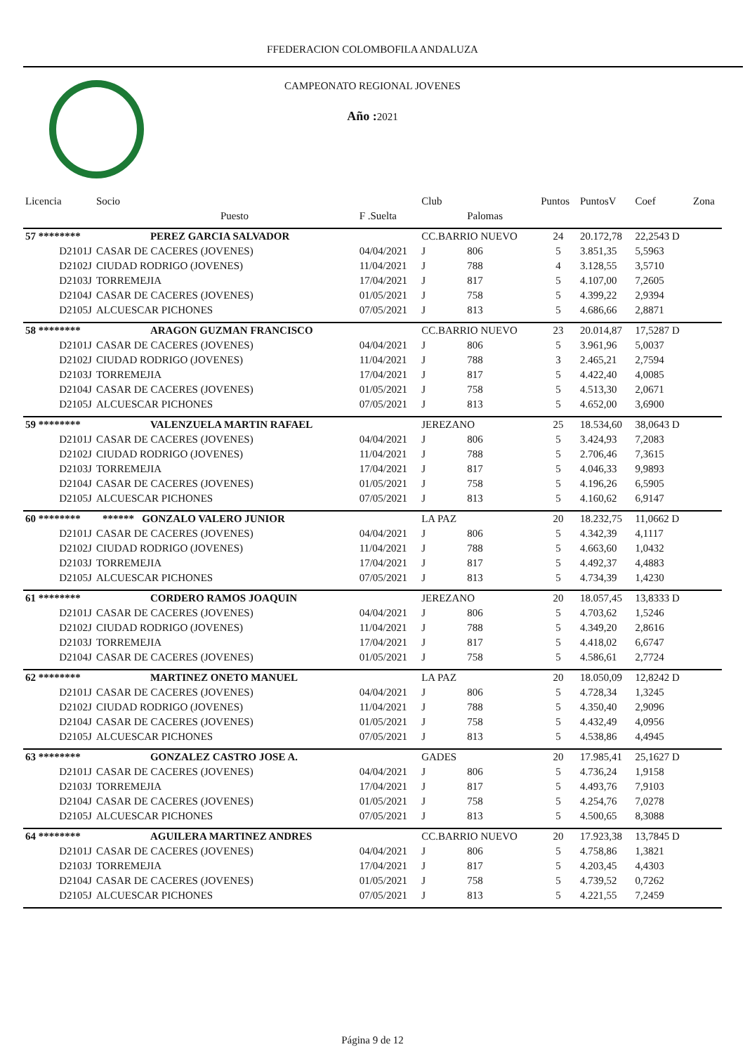FFEDERACION COLOMBOFILA ANDALUZA
CAMPEONATO REGIONAL JOVENES
Año : 2021
| Licencia | Socio | | Club | | Puntos | PuntosV | Coef | Zona |
| --- | --- | --- | --- | --- | --- | --- | --- | --- |
| | Puesto | F .Suelta | | Palomas | | | | |
| 57 ******** | PEREZ GARCIA SALVADOR | | CC.BARRIO NUEVO | | 24 | 20.172,78 | 22,2543 D | |
| D2101J | CASAR DE CACERES (JOVENES) | 04/04/2021 | J | 806 | 5 | 3.851,35 | 5,5963 | |
| D2102J | CIUDAD RODRIGO (JOVENES) | 11/04/2021 | J | 788 | 4 | 3.128,55 | 3,5710 | |
| D2103J | TORREMEJIA | 17/04/2021 | J | 817 | 5 | 4.107,00 | 7,2605 | |
| D2104J | CASAR DE CACERES (JOVENES) | 01/05/2021 | J | 758 | 5 | 4.399,22 | 2,9394 | |
| D2105J | ALCUESCAR PICHONES | 07/05/2021 | J | 813 | 5 | 4.686,66 | 2,8871 | |
| 58 ******** | ARAGON GUZMAN FRANCISCO | | CC.BARRIO NUEVO | | 23 | 20.014,87 | 17,5287 D | |
| D2101J | CASAR DE CACERES (JOVENES) | 04/04/2021 | J | 806 | 5 | 3.961,96 | 5,0037 | |
| D2102J | CIUDAD RODRIGO (JOVENES) | 11/04/2021 | J | 788 | 3 | 2.465,21 | 2,7594 | |
| D2103J | TORREMEJIA | 17/04/2021 | J | 817 | 5 | 4.422,40 | 4,0085 | |
| D2104J | CASAR DE CACERES (JOVENES) | 01/05/2021 | J | 758 | 5 | 4.513,30 | 2,0671 | |
| D2105J | ALCUESCAR PICHONES | 07/05/2021 | J | 813 | 5 | 4.652,00 | 3,6900 | |
| 59 ******** | VALENZUELA MARTIN RAFAEL | | JEREZANO | | 25 | 18.534,60 | 38,0643 D | |
| D2101J | CASAR DE CACERES (JOVENES) | 04/04/2021 | J | 806 | 5 | 3.424,93 | 7,2083 | |
| D2102J | CIUDAD RODRIGO (JOVENES) | 11/04/2021 | J | 788 | 5 | 2.706,46 | 7,3615 | |
| D2103J | TORREMEJIA | 17/04/2021 | J | 817 | 5 | 4.046,33 | 9,9893 | |
| D2104J | CASAR DE CACERES (JOVENES) | 01/05/2021 | J | 758 | 5 | 4.196,26 | 6,5905 | |
| D2105J | ALCUESCAR PICHONES | 07/05/2021 | J | 813 | 5 | 4.160,62 | 6,9147 | |
| 60 ******** | ****** GONZALO VALERO JUNIOR | | LA PAZ | | 20 | 18.232,75 | 11,0662 D | |
| D2101J | CASAR DE CACERES (JOVENES) | 04/04/2021 | J | 806 | 5 | 4.342,39 | 4,1117 | |
| D2102J | CIUDAD RODRIGO (JOVENES) | 11/04/2021 | J | 788 | 5 | 4.663,60 | 1,0432 | |
| D2103J | TORREMEJIA | 17/04/2021 | J | 817 | 5 | 4.492,37 | 4,4883 | |
| D2105J | ALCUESCAR PICHONES | 07/05/2021 | J | 813 | 5 | 4.734,39 | 1,4230 | |
| 61 ******** | CORDERO RAMOS JOAQUIN | | JEREZANO | | 20 | 18.057,45 | 13,8333 D | |
| D2101J | CASAR DE CACERES (JOVENES) | 04/04/2021 | J | 806 | 5 | 4.703,62 | 1,5246 | |
| D2102J | CIUDAD RODRIGO (JOVENES) | 11/04/2021 | J | 788 | 5 | 4.349,20 | 2,8616 | |
| D2103J | TORREMEJIA | 17/04/2021 | J | 817 | 5 | 4.418,02 | 6,6747 | |
| D2104J | CASAR DE CACERES (JOVENES) | 01/05/2021 | J | 758 | 5 | 4.586,61 | 2,7724 | |
| 62 ******** | MARTINEZ ONETO MANUEL | | LA PAZ | | 20 | 18.050,09 | 12,8242 D | |
| D2101J | CASAR DE CACERES (JOVENES) | 04/04/2021 | J | 806 | 5 | 4.728,34 | 1,3245 | |
| D2102J | CIUDAD RODRIGO (JOVENES) | 11/04/2021 | J | 788 | 5 | 4.350,40 | 2,9096 | |
| D2104J | CASAR DE CACERES (JOVENES) | 01/05/2021 | J | 758 | 5 | 4.432,49 | 4,0956 | |
| D2105J | ALCUESCAR PICHONES | 07/05/2021 | J | 813 | 5 | 4.538,86 | 4,4945 | |
| 63 ******** | GONZALEZ CASTRO JOSE A. | | GADES | | 20 | 17.985,41 | 25,1627 D | |
| D2101J | CASAR DE CACERES (JOVENES) | 04/04/2021 | J | 806 | 5 | 4.736,24 | 1,9158 | |
| D2103J | TORREMEJIA | 17/04/2021 | J | 817 | 5 | 4.493,76 | 7,9103 | |
| D2104J | CASAR DE CACERES (JOVENES) | 01/05/2021 | J | 758 | 5 | 4.254,76 | 7,0278 | |
| D2105J | ALCUESCAR PICHONES | 07/05/2021 | J | 813 | 5 | 4.500,65 | 8,3088 | |
| 64 ******** | AGUILERA MARTINEZ ANDRES | | CC.BARRIO NUEVO | | 20 | 17.923,38 | 13,7845 D | |
| D2101J | CASAR DE CACERES (JOVENES) | 04/04/2021 | J | 806 | 5 | 4.758,86 | 1,3821 | |
| D2103J | TORREMEJIA | 17/04/2021 | J | 817 | 5 | 4.203,45 | 4,4303 | |
| D2104J | CASAR DE CACERES (JOVENES) | 01/05/2021 | J | 758 | 5 | 4.739,52 | 0,7262 | |
| D2105J | ALCUESCAR PICHONES | 07/05/2021 | J | 813 | 5 | 4.221,55 | 7,2459 | |
Página 9 de 12